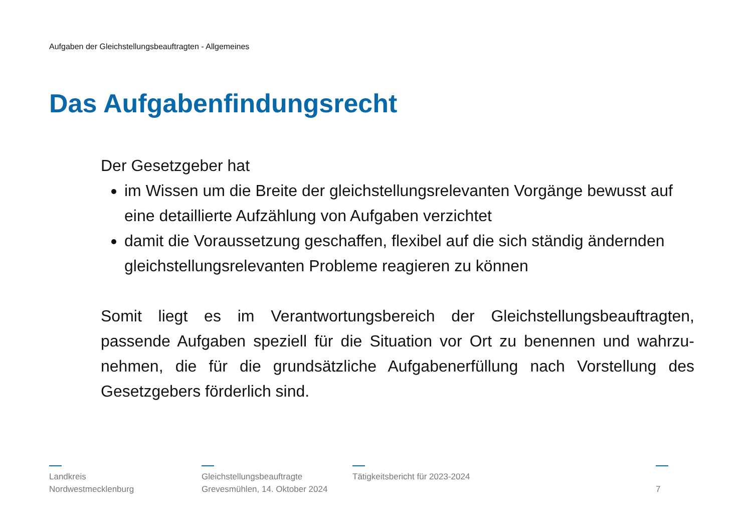Aufgaben der Gleichstellungsbeauftragten - Allgemeines
Das Aufgabenfindungsrecht
Der Gesetzgeber hat
im Wissen um die Breite der gleichstellungsrelevanten Vorgänge bewusst auf eine detaillierte Aufzählung von Aufgaben verzichtet
damit die Voraussetzung geschaffen, flexibel auf die sich ständig ändernden gleichstellungsrelevanten Probleme reagieren zu können
Somit liegt es im Verantwortungsbereich der Gleichstellungsbeauftragten, passende Aufgaben speziell für die Situation vor Ort zu benennen und wahrzu-nehmen, die für die grundsätzliche Aufgabenerfüllung nach Vorstellung des Gesetzgebers förderlich sind.
Landkreis
Nordwestmecklenburg
Gleichstellungsbeauftragte
Grevesmühlen, 14. Oktober 2024
Tätigkeitsbericht für 2023-2024
7